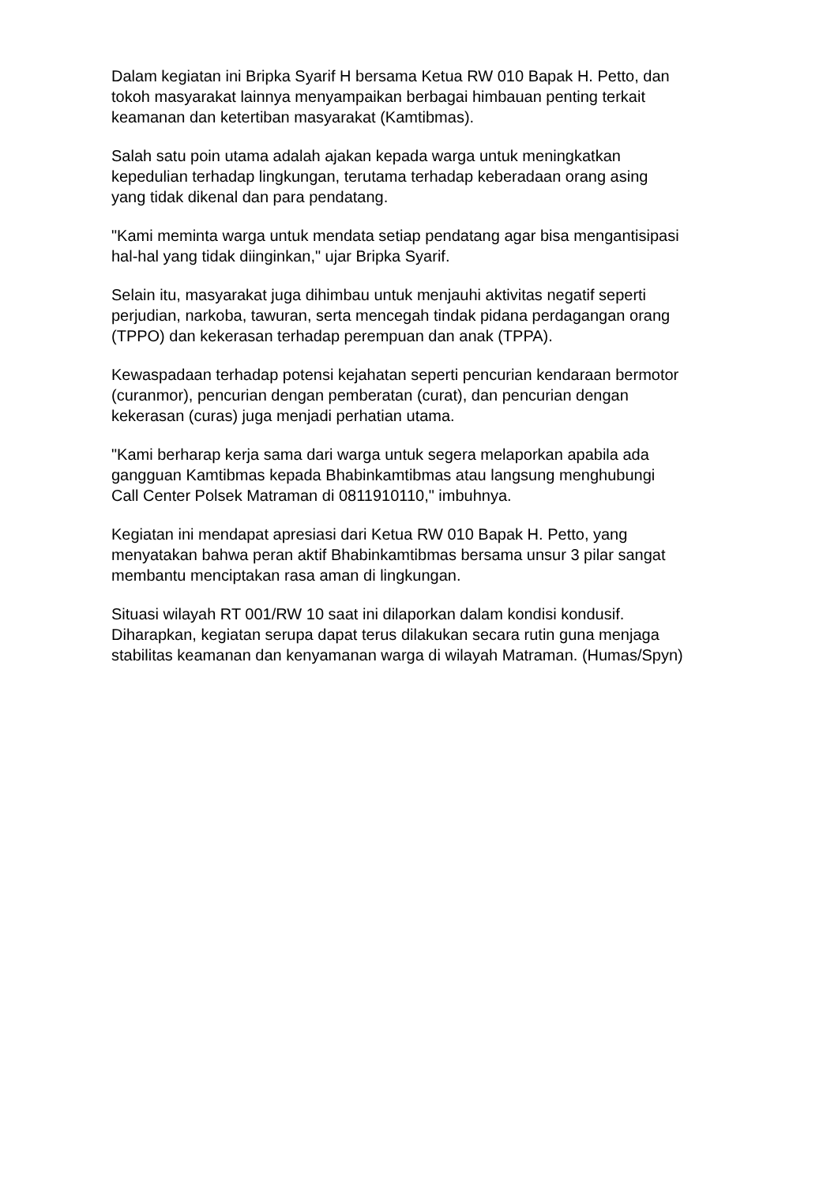Dalam kegiatan ini Bripka Syarif H bersama Ketua RW 010 Bapak H. Petto, dan
tokoh masyarakat lainnya menyampaikan berbagai himbauan penting terkait
keamanan dan ketertiban masyarakat (Kamtibmas).
Salah satu poin utama adalah ajakan kepada warga untuk meningkatkan
kepedulian terhadap lingkungan, terutama terhadap keberadaan orang asing
yang tidak dikenal dan para pendatang.
"Kami meminta warga untuk mendata setiap pendatang agar bisa mengantisipasi
hal-hal yang tidak diinginkan," ujar Bripka Syarif.
Selain itu, masyarakat juga dihimbau untuk menjauhi aktivitas negatif seperti
perjudian, narkoba, tawuran, serta mencegah tindak pidana perdagangan orang
(TPPO) dan kekerasan terhadap perempuan dan anak (TPPA).
Kewaspadaan terhadap potensi kejahatan seperti pencurian kendaraan bermotor
(curanmor), pencurian dengan pemberatan (curat), dan pencurian dengan
kekerasan (curas) juga menjadi perhatian utama.
"Kami berharap kerja sama dari warga untuk segera melaporkan apabila ada
gangguan Kamtibmas kepada Bhabinkamtibmas atau langsung menghubungi
Call Center Polsek Matraman di 0811910110," imbuhnya.
Kegiatan ini mendapat apresiasi dari Ketua RW 010 Bapak H. Petto, yang
menyatakan bahwa peran aktif Bhabinkamtibmas bersama unsur 3 pilar sangat
membantu menciptakan rasa aman di lingkungan.
Situasi wilayah RT 001/RW 10 saat ini dilaporkan dalam kondisi kondusif.
Diharapkan, kegiatan serupa dapat terus dilakukan secara rutin guna menjaga
stabilitas keamanan dan kenyamanan warga di wilayah Matraman. (Humas/Spyn)